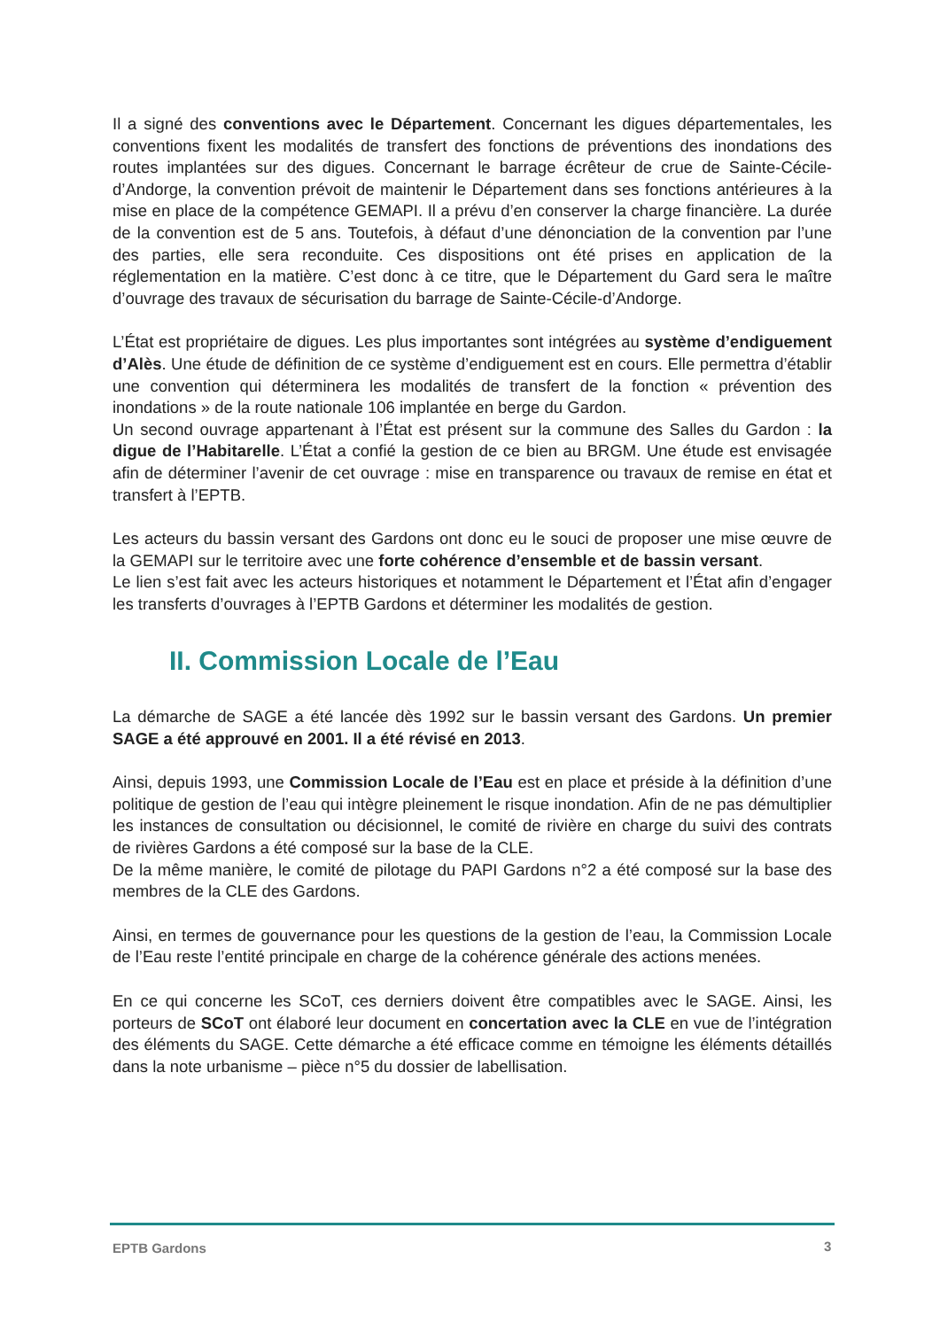Il a signé des conventions avec le Département. Concernant les digues départementales, les conventions fixent les modalités de transfert des fonctions de préventions des inondations des routes implantées sur des digues. Concernant le barrage écrêteur de crue de Sainte-Cécile-d’Andorge, la convention prévoit de maintenir le Département dans ses fonctions antérieures à la mise en place de la compétence GEMAPI. Il a prévu d’en conserver la charge financière. La durée de la convention est de 5 ans. Toutefois, à défaut d’une dénonciation de la convention par l’une des parties, elle sera reconduite. Ces dispositions ont été prises en application de la réglementation en la matière. C’est donc à ce titre, que le Département du Gard sera le maître d’ouvrage des travaux de sécurisation du barrage de Sainte-Cécile-d’Andorge.
L’État est propriétaire de digues. Les plus importantes sont intégrées au système d’endiguement d’Alès. Une étude de définition de ce système d’endiguement est en cours. Elle permettra d’établir une convention qui déterminera les modalités de transfert de la fonction « prévention des inondations » de la route nationale 106 implantée en berge du Gardon.
Un second ouvrage appartenant à l’État est présent sur la commune des Salles du Gardon : la digue de l’Habitarelle. L’État a confié la gestion de ce bien au BRGM. Une étude est envisagée afin de déterminer l’avenir de cet ouvrage : mise en transparence ou travaux de remise en état et transfert à l’EPTB.
Les acteurs du bassin versant des Gardons ont donc eu le souci de proposer une mise œuvre de la GEMAPI sur le territoire avec une forte cohérence d’ensemble et de bassin versant.
Le lien s’est fait avec les acteurs historiques et notamment le Département et l’État afin d’engager les transferts d’ouvrages à l’EPTB Gardons et déterminer les modalités de gestion.
II. Commission Locale de l’Eau
La démarche de SAGE a été lancée dès 1992 sur le bassin versant des Gardons. Un premier SAGE a été approuvé en 2001. Il a été révisé en 2013.
Ainsi, depuis 1993, une Commission Locale de l’Eau est en place et préside à la définition d’une politique de gestion de l’eau qui intègre pleinement le risque inondation. Afin de ne pas démultiplier les instances de consultation ou décisionnel, le comité de rivière en charge du suivi des contrats de rivières Gardons a été composé sur la base de la CLE.
De la même manière, le comité de pilotage du PAPI Gardons n°2 a été composé sur la base des membres de la CLE des Gardons.
Ainsi, en termes de gouvernance pour les questions de la gestion de l’eau, la Commission Locale de l’Eau reste l’entité principale en charge de la cohérence générale des actions menées.
En ce qui concerne les SCoT, ces derniers doivent être compatibles avec le SAGE. Ainsi, les porteurs de SCoT ont élaboré leur document en concertation avec la CLE en vue de l’intégration des éléments du SAGE. Cette démarche a été efficace comme en témoigne les éléments détaillés dans la note urbanisme – pièce n°5 du dossier de labellisation.
EPTB Gardons 3